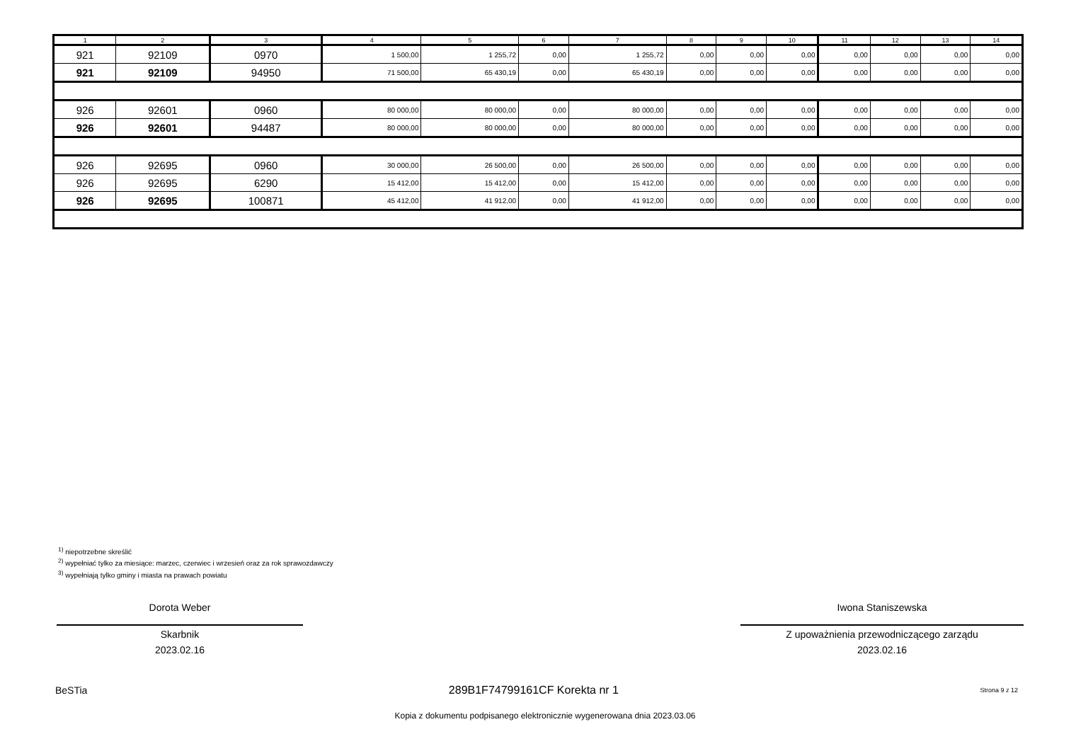| 1 | 2 | 3 | 4 | 5 | 6 | 7 | 8 | 9 | 10 | 11 | 12 | 13 | 14 |
| --- | --- | --- | --- | --- | --- | --- | --- | --- | --- | --- | --- | --- | --- |
| 921 | 92109 | 0970 | 1 500,00 | 1 255,72 | 0,00 | 1 255,72 | 0,00 | 0,00 | 0,00 | 0,00 | 0,00 | 0,00 | 0,00 |
| 921 | 92109 | 94950 | 71 500,00 | 65 430,19 | 0,00 | 65 430,19 | 0,00 | 0,00 | 0,00 | 0,00 | 0,00 | 0,00 | 0,00 |
| 926 | 92601 | 0960 | 80 000,00 | 80 000,00 | 0,00 | 80 000,00 | 0,00 | 0,00 | 0,00 | 0,00 | 0,00 | 0,00 | 0,00 |
| 926 | 92601 | 94487 | 80 000,00 | 80 000,00 | 0,00 | 80 000,00 | 0,00 | 0,00 | 0,00 | 0,00 | 0,00 | 0,00 | 0,00 |
| 926 | 92695 | 0960 | 30 000,00 | 26 500,00 | 0,00 | 26 500,00 | 0,00 | 0,00 | 0,00 | 0,00 | 0,00 | 0,00 | 0,00 |
| 926 | 92695 | 6290 | 15 412,00 | 15 412,00 | 0,00 | 15 412,00 | 0,00 | 0,00 | 0,00 | 0,00 | 0,00 | 0,00 | 0,00 |
| 926 | 92695 | 100871 | 45 412,00 | 41 912,00 | 0,00 | 41 912,00 | 0,00 | 0,00 | 0,00 | 0,00 | 0,00 | 0,00 | 0,00 |
<sup>1)</sup> niepotrzebne skreślić
<sup>2)</sup> wypełniać tylko za miesiące: marzec, czerwiec i wrzesień oraz za rok sprawozdawczy
<sup>3)</sup> wypełniają tylko gminy i miasta na prawach powiatu
Dorota Weber
Skarbnik
2023.02.16
Iwona Staniszewska
Z upoważnienia przewodniczącego zarządu
2023.02.16
BeSTia 289B1F74799161CF Korekta nr 1 Strona 9 z 12
Kopia z dokumentu podpisanego elektronicznie wygenerowana dnia 2023.03.06